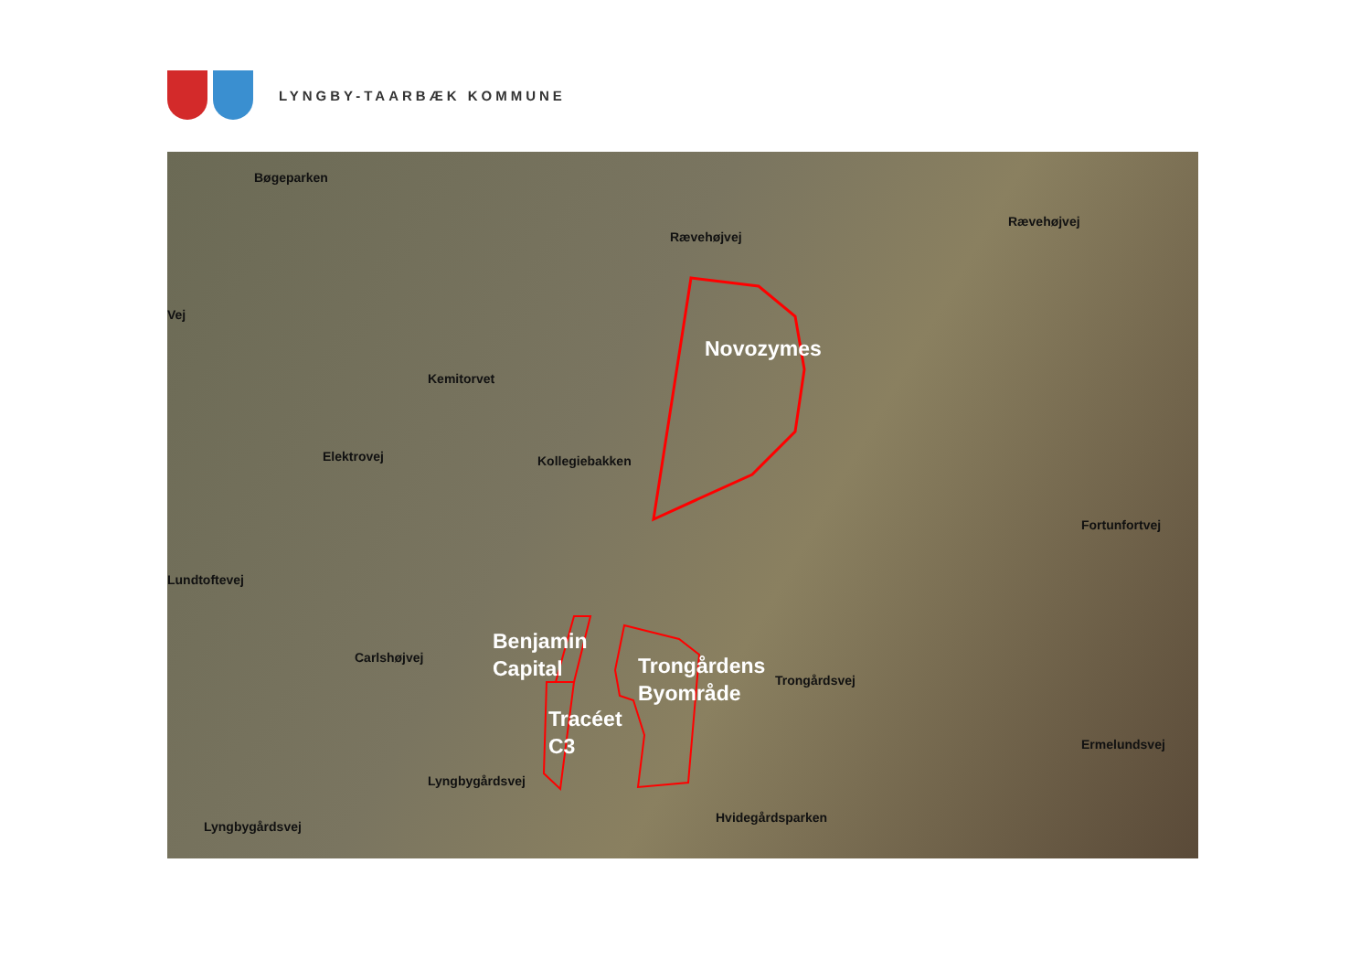LYNGBY-TAARBÆK KOMMUNE
Bøgeparken
Rævehøjvej
Rævehøjvej
Vej
Kemitorvet
Kollegiebakken
Elektrovej
Fortunfortvej
Lundtoftevej
Carlshøjvej
Trongårdsvej
Ermelundsvej
Lyngbygårdsvej
Lyngbygårdsvej
Hvidegårdsparken
Novozymes
Benjamin
Capital
Trongårdens
Byområde
Tracéet
C3